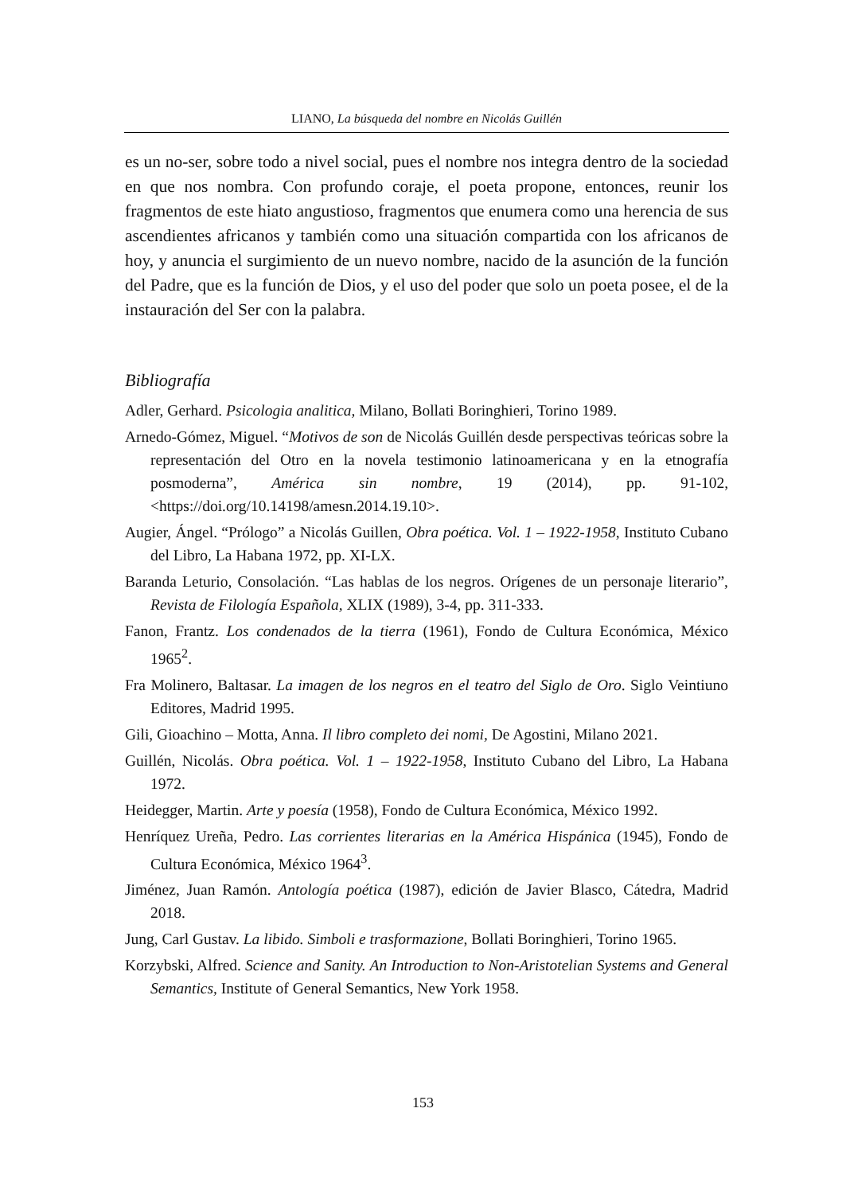LIANO, La búsqueda del nombre en Nicolás Guillén
es un no-ser, sobre todo a nivel social, pues el nombre nos integra dentro de la sociedad en que nos nombra. Con profundo coraje, el poeta propone, entonces, reunir los fragmentos de este hiato angustioso, fragmentos que enumera como una herencia de sus ascendientes africanos y también como una situación compartida con los africanos de hoy, y anuncia el surgimiento de un nuevo nombre, nacido de la asunción de la función del Padre, que es la función de Dios, y el uso del poder que solo un poeta posee, el de la instauración del Ser con la palabra.
Bibliografía
Adler, Gerhard. Psicologia analitica, Milano, Bollati Boringhieri, Torino 1989.
Arnedo-Gómez, Miguel. “Motivos de son de Nicolás Guillén desde perspectivas teóricas sobre la representación del Otro en la novela testimonio latinoamericana y en la etnografía posmoderna”, América sin nombre, 19 (2014), pp. 91-102, <https://doi.org/10.14198/amesn.2014.19.10>.
Augier, Ángel. “Prólogo” a Nicolás Guillen, Obra poética. Vol. 1 – 1922-1958, Instituto Cubano del Libro, La Habana 1972, pp. XI-LX.
Baranda Leturio, Consolación. “Las hablas de los negros. Orígenes de un personaje literario”, Revista de Filología Española, XLIX (1989), 3-4, pp. 311-333.
Fanon, Frantz. Los condenados de la tierra (1961), Fondo de Cultura Económica, México 1965<sup>2</sup>.
Fra Molinero, Baltasar. La imagen de los negros en el teatro del Siglo de Oro. Siglo Veintiuno Editores, Madrid 1995.
Gili, Gioachino – Motta, Anna. Il libro completo dei nomi, De Agostini, Milano 2021.
Guillén, Nicolás. Obra poética. Vol. 1 – 1922-1958, Instituto Cubano del Libro, La Habana 1972.
Heidegger, Martin. Arte y poesía (1958), Fondo de Cultura Económica, México 1992.
Henríquez Ureña, Pedro. Las corrientes literarias en la América Hispánica (1945), Fondo de Cultura Económica, México 1964<sup>3</sup>.
Jiménez, Juan Ramón. Antología poética (1987), edición de Javier Blasco, Cátedra, Madrid 2018.
Jung, Carl Gustav. La libido. Simboli e trasformazione, Bollati Boringhieri, Torino 1965.
Korzybski, Alfred. Science and Sanity. An Introduction to Non-Aristotelian Systems and General Semantics, Institute of General Semantics, New York 1958.
153